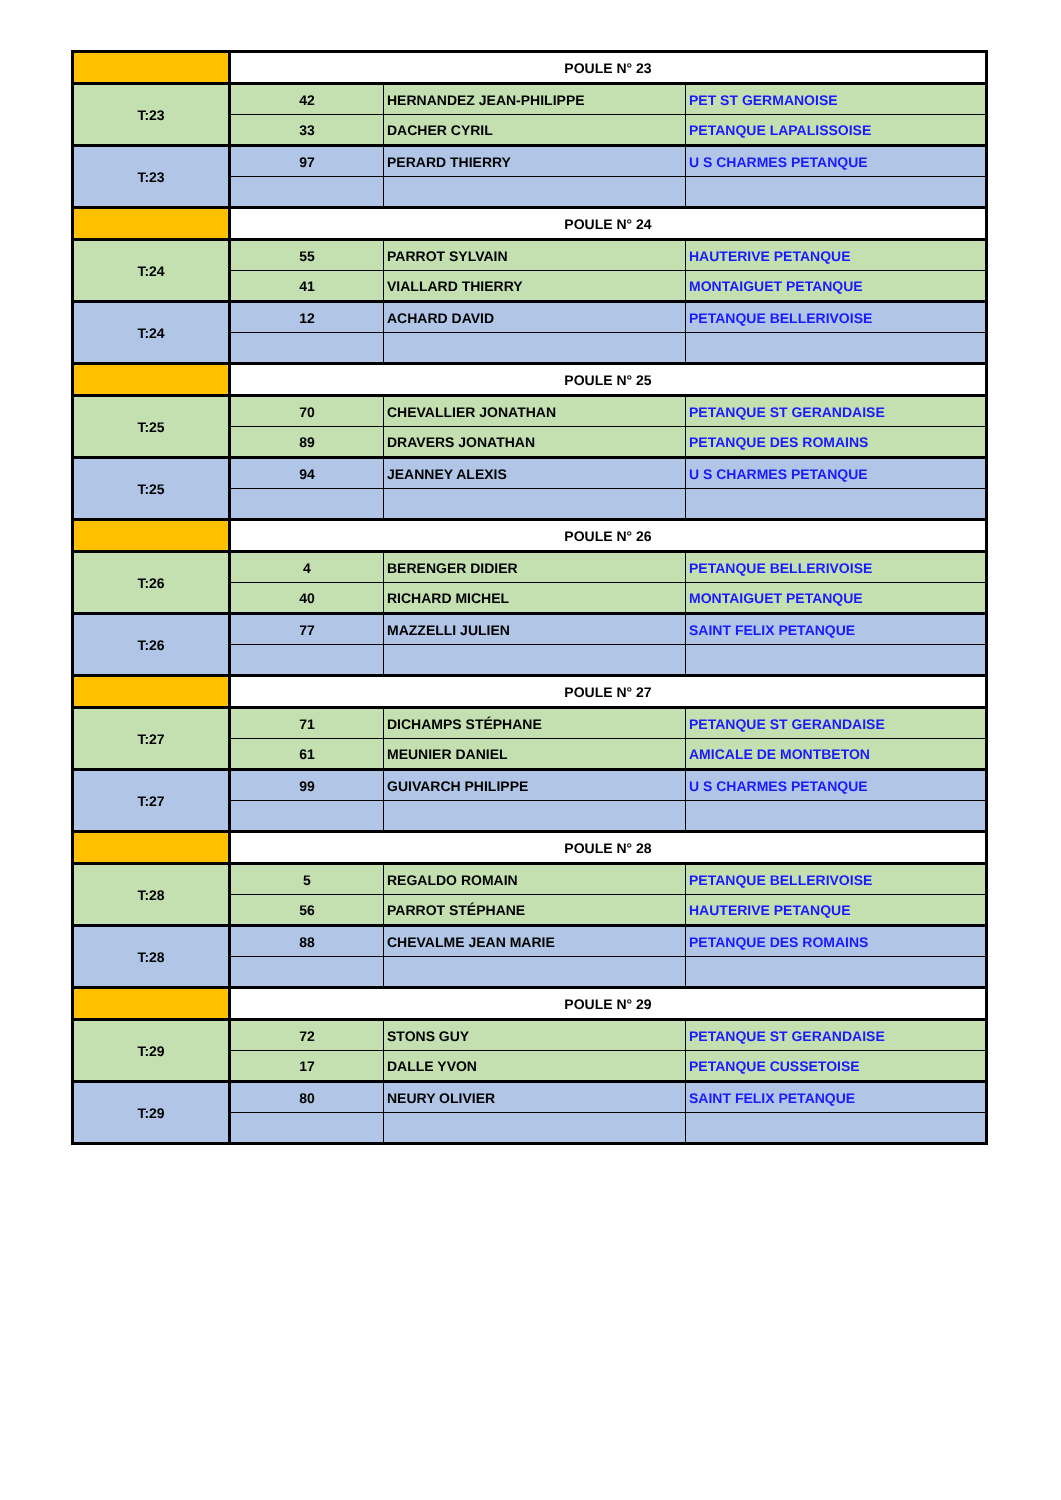| | POULE N° 23 | | |
| T:23 | 42 | HERNANDEZ JEAN-PHILIPPE | PET ST GERMANOISE |
| | 33 | DACHER CYRIL | PETANQUE LAPALISSOISE |
| T:23 | 97 | PERARD THIERRY | U S CHARMES PETANQUE |
| | POULE N° 24 | | |
| T:24 | 55 | PARROT SYLVAIN | HAUTERIVE PETANQUE |
| | 41 | VIALLARD THIERRY | MONTAIGUET PETANQUE |
| T:24 | 12 | ACHARD DAVID | PETANQUE BELLERIVOISE |
| | POULE N° 25 | | |
| T:25 | 70 | CHEVALLIER JONATHAN | PETANQUE ST GERANDAISE |
| | 89 | DRAVERS JONATHAN | PETANQUE DES ROMAINS |
| T:25 | 94 | JEANNEY ALEXIS | U S CHARMES PETANQUE |
| | POULE N° 26 | | |
| T:26 | 4 | BERENGER DIDIER | PETANQUE BELLERIVOISE |
| | 40 | RICHARD MICHEL | MONTAIGUET PETANQUE |
| T:26 | 77 | MAZZELLI JULIEN | SAINT FELIX PETANQUE |
| | POULE N° 27 | | |
| T:27 | 71 | DICHAMPS STÉPHANE | PETANQUE ST GERANDAISE |
| | 61 | MEUNIER DANIEL | AMICALE DE MONTBETON |
| T:27 | 99 | GUIVARCH PHILIPPE | U S CHARMES PETANQUE |
| | POULE N° 28 | | |
| T:28 | 5 | REGALDO ROMAIN | PETANQUE BELLERIVOISE |
| | 56 | PARROT STÉPHANE | HAUTERIVE PETANQUE |
| T:28 | 88 | CHEVALME JEAN MARIE | PETANQUE DES ROMAINS |
| | POULE N° 29 | | |
| T:29 | 72 | STONS GUY | PETANQUE ST GERANDAISE |
| | 17 | DALLE YVON | PETANQUE CUSSETOISE |
| T:29 | 80 | NEURY OLIVIER | SAINT FELIX PETANQUE |